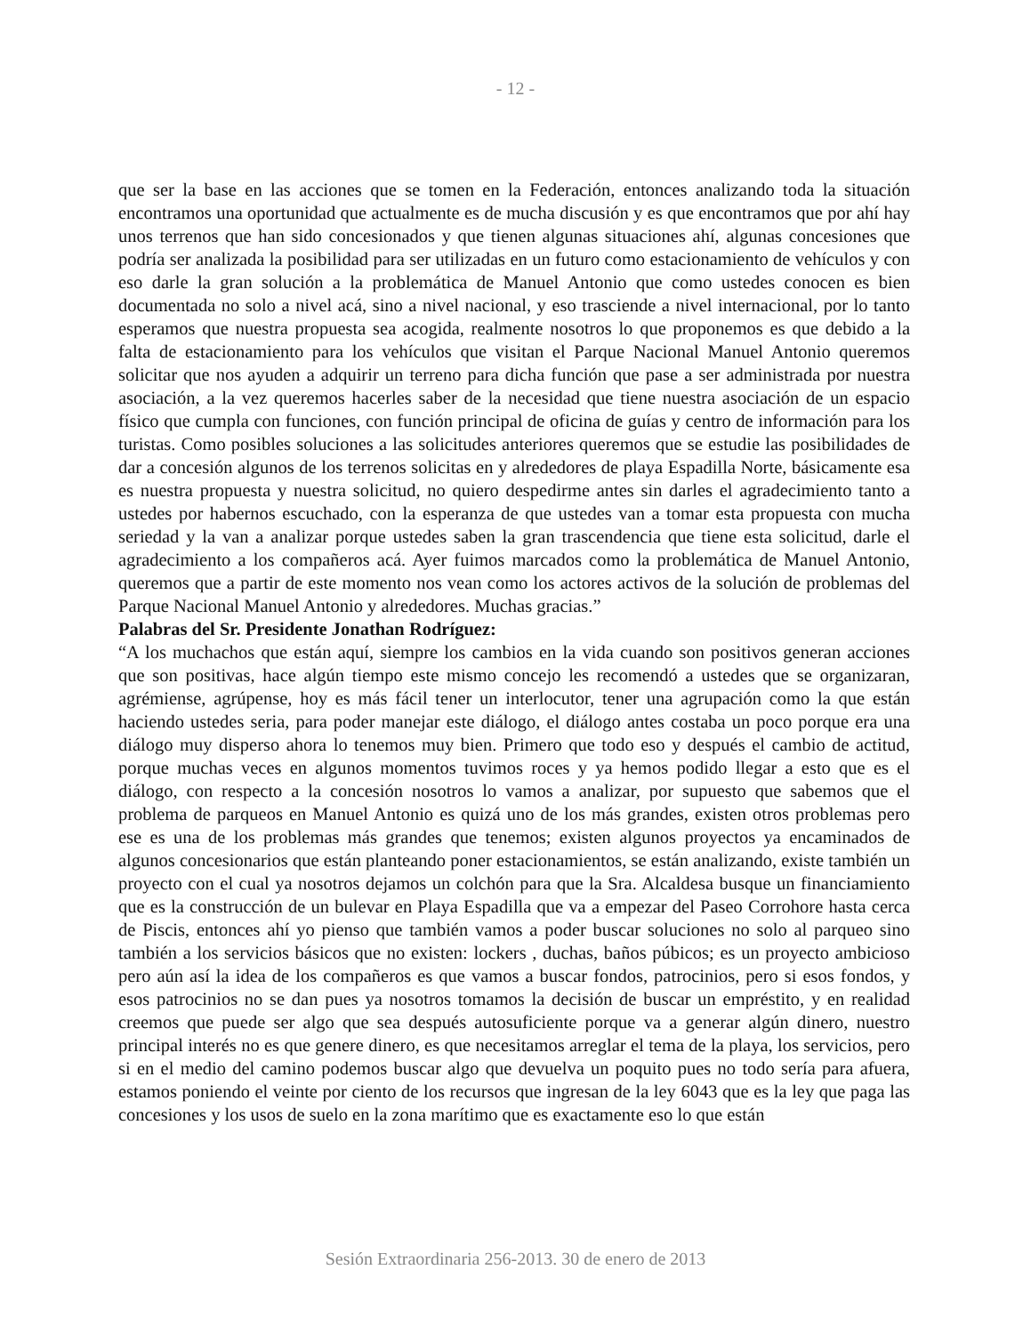- 12 -
que ser la base en las acciones que se tomen en la Federación, entonces analizando toda la situación encontramos una oportunidad que actualmente es de mucha discusión y es que encontramos que por ahí hay unos terrenos que han sido concesionados y que tienen algunas situaciones ahí, algunas concesiones que podría ser analizada la posibilidad para ser utilizadas en un futuro como estacionamiento de vehículos y con eso darle la gran solución a la problemática de Manuel Antonio que como ustedes conocen es bien documentada no solo a nivel acá, sino a nivel nacional, y eso trasciende a nivel internacional, por lo tanto esperamos que nuestra propuesta sea acogida, realmente nosotros lo que proponemos es que debido a la falta de estacionamiento para los vehículos que visitan el Parque Nacional Manuel Antonio queremos solicitar que nos ayuden a adquirir un terreno para dicha función que pase a ser administrada por nuestra asociación, a la vez queremos hacerles saber de la necesidad que tiene nuestra asociación de un espacio físico que cumpla con funciones, con función principal de oficina de guías y centro de información para los turistas. Como posibles soluciones a las solicitudes anteriores queremos que se estudie las posibilidades de dar a concesión algunos de los terrenos solicitas en y alrededores de playa Espadilla Norte, básicamente esa es nuestra propuesta y nuestra solicitud, no quiero despedirme antes sin darles el agradecimiento tanto a ustedes por habernos escuchado, con la esperanza de que ustedes van a tomar esta propuesta con mucha seriedad y la van a analizar porque ustedes saben la gran trascendencia que tiene esta solicitud, darle el agradecimiento a los compañeros acá. Ayer fuimos marcados como la problemática de Manuel Antonio, queremos que a partir de este momento nos vean como los actores activos de la solución de problemas del Parque Nacional Manuel Antonio y alrededores. Muchas gracias.”
Palabras del Sr. Presidente Jonathan Rodríguez:
“A los muchachos que están aquí, siempre los cambios en la vida cuando son positivos generan acciones que son positivas, hace algún tiempo este mismo concejo les recomendó a ustedes que se organizaran, agrémiense, agrúpense, hoy es más fácil tener un interlocutor, tener una agrupación como la que están haciendo ustedes seria, para poder manejar este diálogo, el diálogo antes costaba un poco porque era una diálogo muy disperso ahora lo tenemos muy bien. Primero que todo eso y después el cambio de actitud, porque muchas veces en algunos momentos tuvimos roces y ya hemos podido llegar a esto que es el diálogo, con respecto a la concesión nosotros lo vamos a analizar, por supuesto que sabemos que el problema de parqueos en Manuel Antonio es quizá uno de los más grandes, existen otros problemas pero ese es una de los problemas más grandes que tenemos; existen algunos proyectos ya encaminados de algunos concesionarios que están planteando poner estacionamientos, se están analizando, existe también un proyecto con el cual ya nosotros dejamos un colchón para que la Sra. Alcaldesa busque un financiamiento que es la construcción de un bulevar en Playa Espadilla que va a empezar del Paseo Corrohore hasta cerca de Piscis, entonces ahí yo pienso que también vamos a poder buscar soluciones no solo al parqueo sino también a los servicios básicos que no existen: lockers , duchas, baños púbicos; es un proyecto ambicioso pero aún así la idea de los compañeros es que vamos a buscar fondos, patrocinios, pero si esos fondos, y esos patrocinios no se dan pues ya nosotros tomamos la decisión de buscar un empréstito, y en realidad creemos que puede ser algo que sea después autosuficiente porque va a generar algún dinero, nuestro principal interés no es que genere dinero, es que necesitamos arreglar el tema de la playa, los servicios, pero si en el medio del camino podemos buscar algo que devuelva un poquito pues no todo sería para afuera, estamos poniendo el veinte por ciento de los recursos que ingresan de la ley 6043 que es la ley que paga las concesiones y los usos de suelo en la zona marítimo que es exactamente eso lo que están
Sesión Extraordinaria 256-2013. 30 de enero de 2013